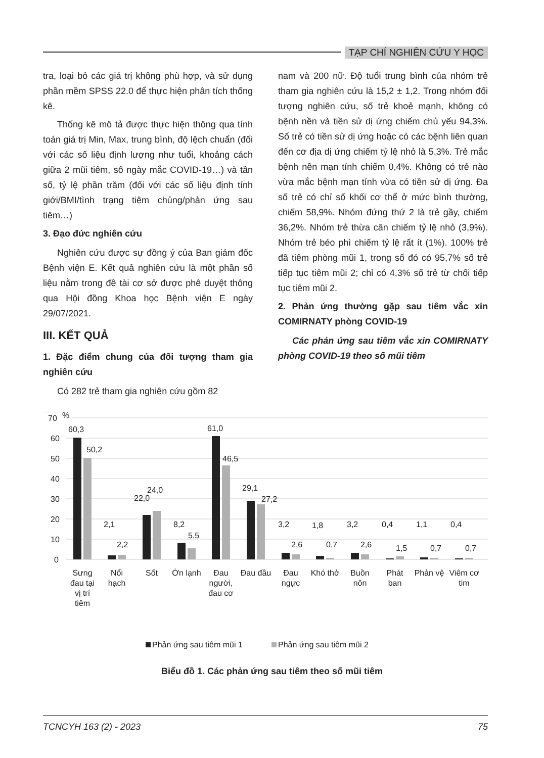TẠP CHÍ NGHIÊN CỨU Y HỌC
tra, loại bỏ các giá trị không phù hợp, và sử dụng phần mềm SPSS 22.0 để thực hiện phân tích thống kê.
Thống kê mô tả được thực hiện thông qua tính toán giá trị Min, Max, trung bình, độ lệch chuẩn (đối với các số liệu định lượng như tuổi, khoảng cách giữa 2 mũi tiêm, số ngày mắc COVID-19…) và tần số, tỷ lệ phần trăm (đối với các số liệu định tính giới/BMI/tình trạng tiêm chủng/phản ứng sau tiêm…)
3. Đạo đức nghiên cứu
Nghiên cứu được sự đồng ý của Ban giám đốc Bệnh viện E. Kết quả nghiên cứu là một phần số liệu nằm trong đề tài cơ sở được phê duyệt thông qua Hội đồng Khoa học Bệnh viện E ngày 29/07/2021.
III. KẾT QUẢ
1. Đặc điểm chung của đối tượng tham gia nghiên cứu
Có 282 trẻ tham gia nghiên cứu gồm 82
nam và 200 nữ. Độ tuổi trung bình của nhóm trẻ tham gia nghiên cứu là 15,2 ± 1,2. Trong nhóm đối tượng nghiên cứu, số trẻ khoẻ mạnh, không có bệnh nền và tiền sử dị ứng chiếm chủ yếu 94,3%. Số trẻ có tiền sử dị ứng hoặc có các bệnh liên quan đến cơ địa dị ứng chiếm tỷ lệ nhỏ là 5,3%. Trẻ mắc bệnh nền mạn tính chiếm 0,4%. Không có trẻ nào vừa mắc bệnh mạn tính vừa có tiền sử dị ứng. Đa số trẻ có chỉ số khối cơ thể ở mức bình thường, chiếm 58,9%. Nhóm đứng thứ 2 là trẻ gầy, chiếm 36,2%. Nhóm trẻ thừa cân chiếm tỷ lệ nhỏ (3,9%). Nhóm trẻ béo phì chiếm tỷ lệ rất ít (1%). 100% trẻ đã tiêm phòng mũi 1, trong số đó có 95,7% số trẻ tiếp tục tiêm mũi 2; chỉ có 4,3% số trẻ từ chối tiếp tục tiêm mũi 2.
2. Phản ứng thường gặp sau tiêm vắc xin COMIRNATY phòng COVID-19
Các phản ứng sau tiêm vắc xin COMIRNATY phòng COVID-19 theo số mũi tiêm
70
%
60
50
40
30
20
10
0
60,3
50,2
2,1
2,2
22,0
24,0
8,2
5,5
61,0
46,5
29,1
27,2
3,2
2,6
1,8
0,7
3,2
2,6
0,4
1,5
1,1
0,7
0,4
0,7
Sưng
đau tại
vị trí
tiêm
Nổi
hạch
Sốt
Ớn lạnh
Đau
người,
đau cơ
Đau đầu
Đau
ngực
Khó thở
Buồn
nôn
Phát
ban
Phản vệ
Viêm cơ
tim
Phản ứng sau tiêm mũi 1
Phản ứng sau tiêm mũi 2
Biểu đồ 1. Các phản ứng sau tiêm theo số mũi tiêm
TCNCYH 163 (2) - 2023 75